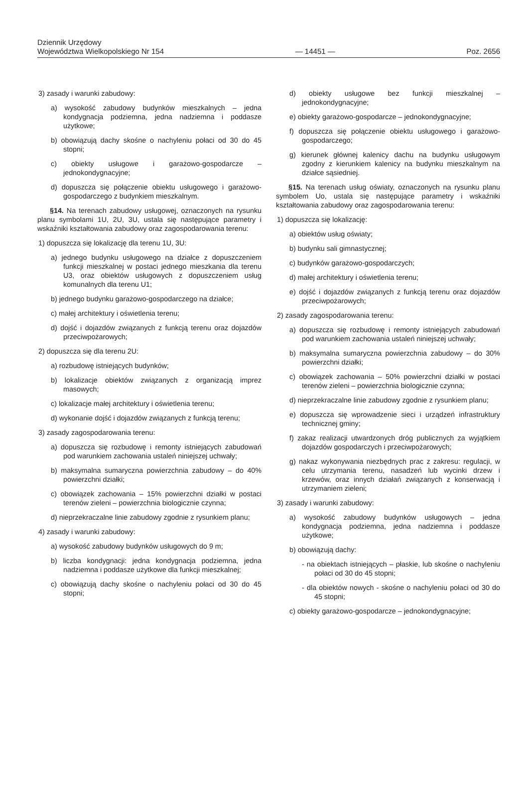Dziennik Urzędowy
Województwa Wielkopolskiego Nr 154
— 14451 —
Poz. 2656
3) zasady i warunki zabudowy:
a) wysokość zabudowy budynków mieszkalnych – jedna kondygnacja podziemna, jedna nadziemna i poddasze użytkowe;
b) obowiązują dachy skośne o nachyleniu połaci od 30 do 45 stopni;
c) obiekty usługowe i garażowo-gospodarcze – jednokondygnacyjne;
d) dopuszcza się połączenie obiektu usługowego i garażowo-gospodarczego z budynkiem mieszkalnym.
§14. Na terenach zabudowy usługowej, oznaczonych na rysunku planu symbolami 1U, 2U, 3U, ustala się następujące parametry i wskaźniki kształtowania zabudowy oraz zagospodarowania terenu:
1) dopuszcza się lokalizację dla terenu 1U, 3U:
a) jednego budynku usługowego na działce z dopuszczeniem funkcji mieszkalnej w postaci jednego mieszkania dla terenu U3, oraz obiektów usługowych z dopuszczeniem usług komunalnych dla terenu U1;
b) jednego budynku garażowo-gospodarczego na działce;
c) małej architektury i oświetlenia terenu;
d) dojść i dojazdów związanych z funkcją terenu oraz dojazdów przeciwpożarowych;
2) dopuszcza się dla terenu 2U:
a) rozbudowę istniejących budynków;
b) lokalizacje obiektów związanych z organizacją imprez masowych;
c) lokalizacje małej architektury i oświetlenia terenu;
d) wykonanie dojść i dojazdów związanych z funkcją terenu;
3) zasady zagospodarowania terenu:
a) dopuszcza się rozbudowę i remonty istniejących zabudowań pod warunkiem zachowania ustaleń niniejszej uchwały;
b) maksymalna sumaryczna powierzchnia zabudowy – do 40% powierzchni działki;
c) obowiązek zachowania – 15% powierzchni działki w postaci terenów zieleni – powierzchnia biologicznie czynna;
d) nieprzekraczalne linie zabudowy zgodnie z rysunkiem planu;
4) zasady i warunki zabudowy:
a) wysokość zabudowy budynków usługowych do 9 m;
b) liczba kondygnacji: jedna kondygnacja podziemna, jedna nadziemna i poddasze użytkowe dla funkcji mieszkalnej;
c) obowiązują dachy skośne o nachyleniu połaci od 30 do 45 stopni;
d) obiekty usługowe bez funkcji mieszkalnej – jednokondygnacyjne;
e) obiekty garażowo-gospodarcze – jednokondygnacyjne;
f) dopuszcza się połączenie obiektu usługowego i garażowo-gospodarczego;
g) kierunek głównej kalenicy dachu na budynku usługowym zgodny z kierunkiem kalenicy na budynku mieszkalnym na działce sąsiedniej.
§15. Na terenach usług oświaty, oznaczonych na rysunku planu symbolem Uo, ustala się następujące parametry i wskaźniki kształtowania zabudowy oraz zagospodarowania terenu:
1) dopuszcza się lokalizację:
a) obiektów usług oświaty;
b) budynku sali gimnastycznej;
c) budynków garażowo-gospodarczych;
d) małej architektury i oświetlenia terenu;
e) dojść i dojazdów związanych z funkcją terenu oraz dojazdów przeciwpożarowych;
2) zasady zagospodarowania terenu:
a) dopuszcza się rozbudowę i remonty istniejących zabudowań pod warunkiem zachowania ustaleń niniejszej uchwały;
b) maksymalna sumaryczna powierzchnia zabudowy – do 30% powierzchni działki;
c) obowiązek zachowania – 50% powierzchni działki w postaci terenów zieleni – powierzchnia biologicznie czynna;
d) nieprzekraczalne linie zabudowy zgodnie z rysunkiem planu;
e) dopuszcza się wprowadzenie sieci i urządzeń infrastruktury technicznej gminy;
f) zakaz realizacji utwardzonych dróg publicznych za wyjątkiem dojazdów gospodarczych i przeciwpożarowych;
g) nakaz wykonywania niezbędnych prac z zakresu: regulacji, w celu utrzymania terenu, nasadzeń lub wycinki drzew i krzewów, oraz innych działań związanych z konserwacją i utrzymaniem zieleni;
3) zasady i warunki zabudowy:
a) wysokość zabudowy budynków usługowych – jedna kondygnacja podziemna, jedna nadziemna i poddasze użytkowe;
b) obowiązują dachy:
- na obiektach istniejących – płaskie, lub skośne o nachyleniu połaci od 30 do 45 stopni;
- dla obiektów nowych - skośne o nachyleniu połaci od 30 do 45 stopni;
c) obiekty garażowo-gospodarcze – jednokondygnacyjne;